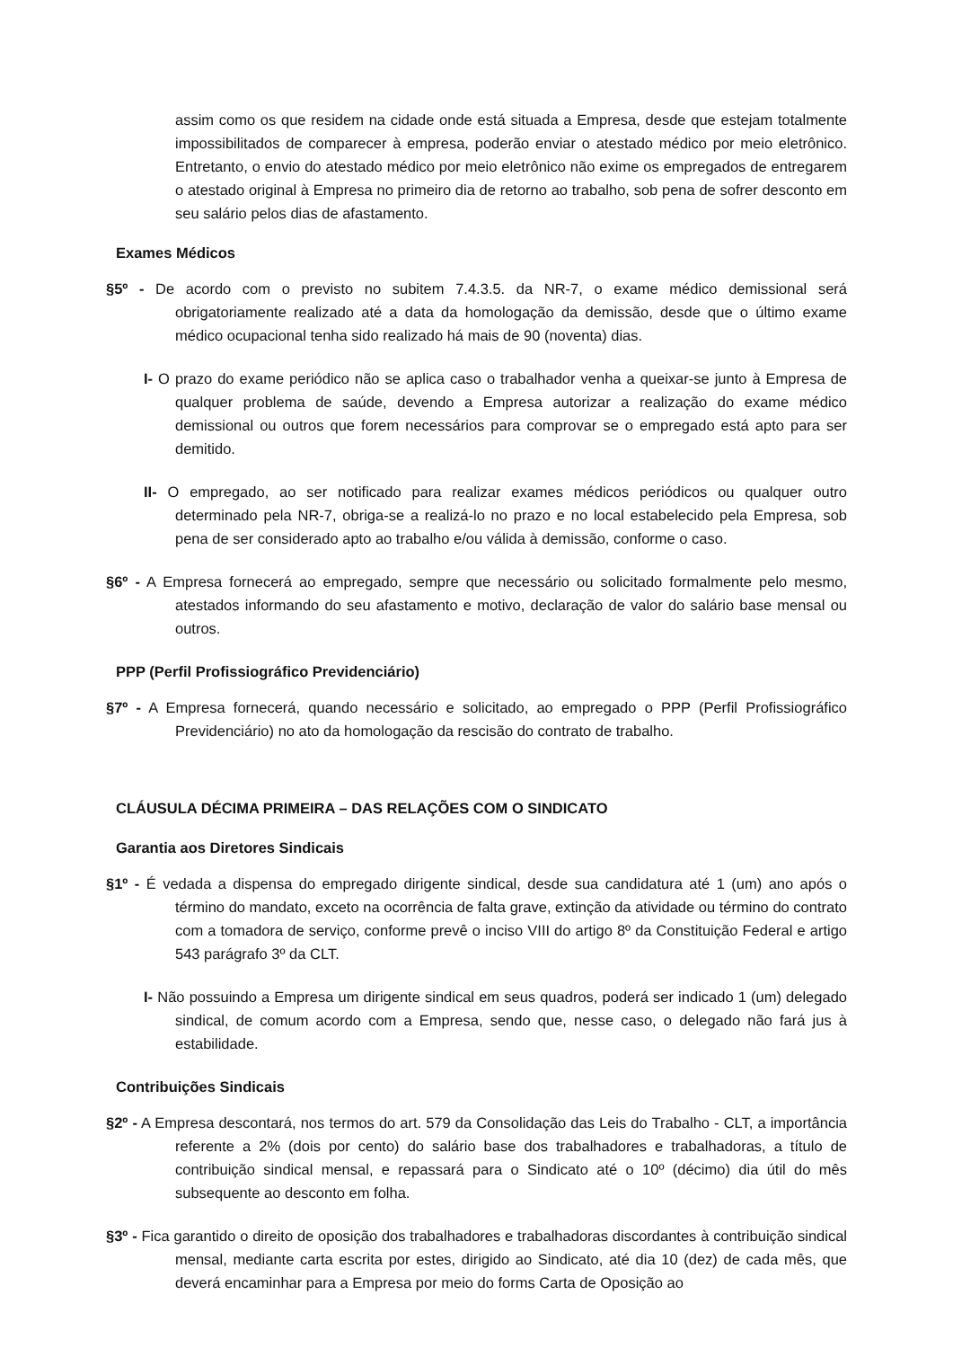assim como os que residem na cidade onde está situada a Empresa, desde que estejam totalmente impossibilitados de comparecer à empresa, poderão enviar o atestado médico por meio eletrônico. Entretanto, o envio do atestado médico por meio eletrônico não exime os empregados de entregarem o atestado original à Empresa no primeiro dia de retorno ao trabalho, sob pena de sofrer desconto em seu salário pelos dias de afastamento.
Exames Médicos
§5º - De acordo com o previsto no subitem 7.4.3.5. da NR-7, o exame médico demissional será obrigatoriamente realizado até a data da homologação da demissão, desde que o último exame médico ocupacional tenha sido realizado há mais de 90 (noventa) dias.
I- O prazo do exame periódico não se aplica caso o trabalhador venha a queixar-se junto à Empresa de qualquer problema de saúde, devendo a Empresa autorizar a realização do exame médico demissional ou outros que forem necessários para comprovar se o empregado está apto para ser demitido.
II- O empregado, ao ser notificado para realizar exames médicos periódicos ou qualquer outro determinado pela NR-7, obriga-se a realizá-lo no prazo e no local estabelecido pela Empresa, sob pena de ser considerado apto ao trabalho e/ou válida à demissão, conforme o caso.
§6º - A Empresa fornecerá ao empregado, sempre que necessário ou solicitado formalmente pelo mesmo, atestados informando do seu afastamento e motivo, declaração de valor do salário base mensal ou outros.
PPP (Perfil Profissiográfico Previdenciário)
§7º - A Empresa fornecerá, quando necessário e solicitado, ao empregado o PPP (Perfil Profissiográfico Previdenciário) no ato da homologação da rescisão do contrato de trabalho.
CLÁUSULA DÉCIMA PRIMEIRA – DAS RELAÇÕES COM O SINDICATO
Garantia aos Diretores Sindicais
§1º - É vedada a dispensa do empregado dirigente sindical, desde sua candidatura até 1 (um) ano após o término do mandato, exceto na ocorrência de falta grave, extinção da atividade ou término do contrato com a tomadora de serviço, conforme prevê o inciso VIII do artigo 8º da Constituição Federal e artigo 543 parágrafo 3º da CLT.
I- Não possuindo a Empresa um dirigente sindical em seus quadros, poderá ser indicado 1 (um) delegado sindical, de comum acordo com a Empresa, sendo que, nesse caso, o delegado não fará jus à estabilidade.
Contribuições Sindicais
§2º - A Empresa descontará, nos termos do art. 579 da Consolidação das Leis do Trabalho - CLT, a importância referente a 2% (dois por cento) do salário base dos trabalhadores e trabalhadoras, a título de contribuição sindical mensal, e repassará para o Sindicato até o 10º (décimo) dia útil do mês subsequente ao desconto em folha.
§3º - Fica garantido o direito de oposição dos trabalhadores e trabalhadoras discordantes à contribuição sindical mensal, mediante carta escrita por estes, dirigido ao Sindicato, até dia 10 (dez) de cada mês, que deverá encaminhar para a Empresa por meio do forms Carta de Oposição ao